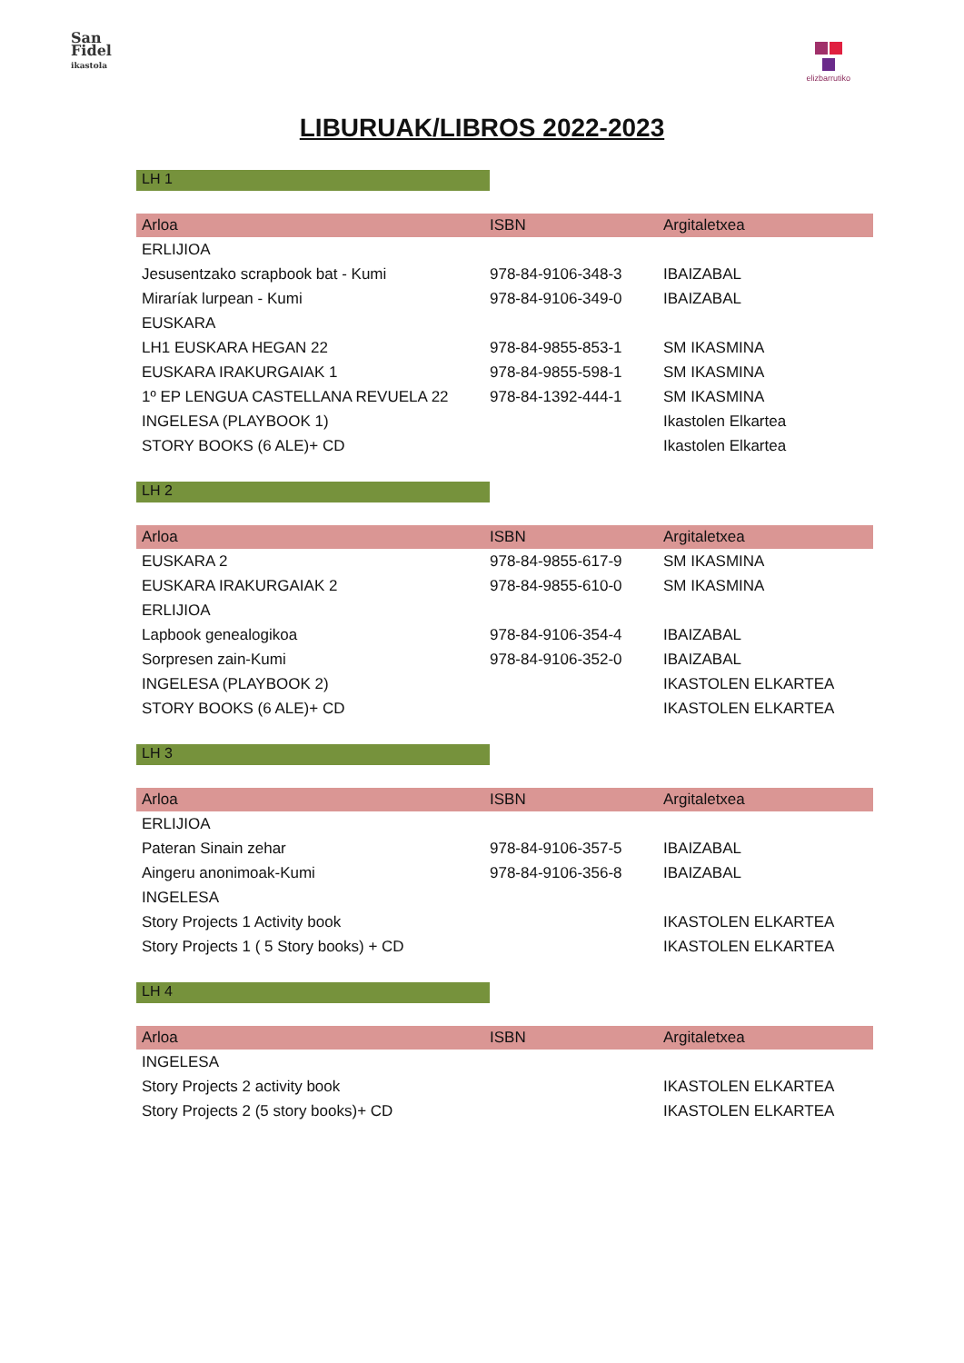San
Fidel
ikastola
elizbarrutiko
LIBURUAK/LIBROS 2022-2023
LH 1
| Arloa | ISBN | Argitaletxea |
| --- | --- | --- |
| ERLIJIOA | | |
| Jesusentzako scrapbook bat - Kumi | 978-84-9106-348-3 | IBAIZABAL |
| Miraríak lurpean - Kumi | 978-84-9106-349-0 | IBAIZABAL |
| EUSKARA | | |
| LH1 EUSKARA HEGAN 22 | 978-84-9855-853-1 | SM IKASMINA |
| EUSKARA IRAKURGAIAK 1 | 978-84-9855-598-1 | SM IKASMINA |
| 1º EP LENGUA CASTELLANA REVUELA 22 | 978-84-1392-444-1 | SM IKASMINA |
| INGELESA (PLAYBOOK 1) | | Ikastolen Elkartea |
| STORY BOOKS (6 ALE)+ CD | | Ikastolen Elkartea |
LH 2
| Arloa | ISBN | Argitaletxea |
| --- | --- | --- |
| EUSKARA 2 | 978-84-9855-617-9 | SM IKASMINA |
| EUSKARA IRAKURGAIAK 2 | 978-84-9855-610-0 | SM IKASMINA |
| ERLIJIOA | | |
| Lapbook genealogikoa | 978-84-9106-354-4 | IBAIZABAL |
| Sorpresen zain-Kumi | 978-84-9106-352-0 | IBAIZABAL |
| INGELESA (PLAYBOOK 2) | | IKASTOLEN ELKARTEA |
| STORY BOOKS (6 ALE)+ CD | | IKASTOLEN ELKARTEA |
LH 3
| Arloa | ISBN | Argitaletxea |
| --- | --- | --- |
| ERLIJIOA | | |
| Pateran Sinain zehar | 978-84-9106-357-5 | IBAIZABAL |
| Aingeru anonimoak-Kumi | 978-84-9106-356-8 | IBAIZABAL |
| INGELESA | | |
| Story Projects 1 Activity book | | IKASTOLEN ELKARTEA |
| Story Projects 1 ( 5 Story books) + CD | | IKASTOLEN ELKARTEA |
LH 4
| Arloa | ISBN | Argitaletxea |
| --- | --- | --- |
| INGELESA | | |
| Story Projects 2 activity book | | IKASTOLEN ELKARTEA |
| Story Projects 2 (5 story books)+ CD | | IKASTOLEN ELKARTEA |